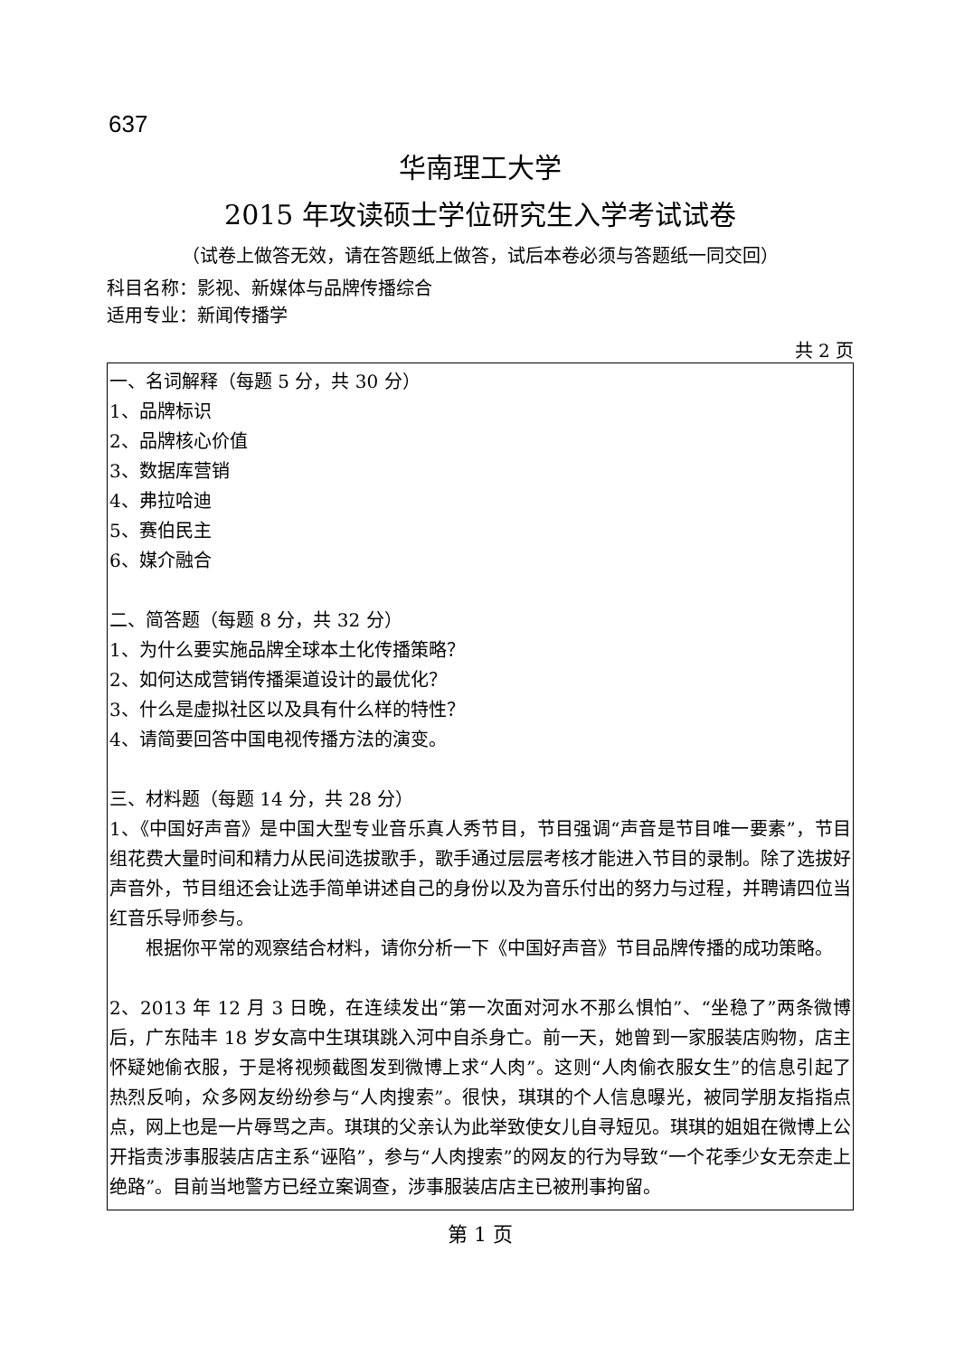637
华南理工大学
2015 年攻读硕士学位研究生入学考试试卷
（试卷上做答无效，请在答题纸上做答，试后本卷必须与答题纸一同交回）
科目名称：影视、新媒体与品牌传播综合
适用专业：新闻传播学
共 2 页
一、名词解释（每题 5 分，共 30 分）
1、品牌标识
2、品牌核心价值
3、数据库营销
4、弗拉哈迪
5、赛伯民主
6、媒介融合
二、简答题（每题 8 分，共 32 分）
1、为什么要实施品牌全球本土化传播策略？
2、如何达成营销传播渠道设计的最优化？
3、什么是虚拟社区以及具有什么样的特性？
4、请简要回答中国电视传播方法的演变。
三、材料题（每题 14 分，共 28 分）
1、《中国好声音》是中国大型专业音乐真人秀节目，节目强调“声音是节目唯一要素”，节目组花费大量时间和精力从民间选拔歌手，歌手通过层层考核才能进入节目的录制。除了选拔好声音外，节目组还会让选手简单讲述自己的身份以及为音乐付出的努力与过程，并聘请四位当红音乐导师参与。
根据你平常的观察结合材料，请你分析一下《中国好声音》节目品牌传播的成功策略。
2、2013 年 12 月 3 日晚，在连续发出“第一次面对河水不那么惧怕”、“坐稳了”两条微博后，广东陆丰 18 岁女高中生琪琪跳入河中自杀身亡。前一天，她曾到一家服装店购物，店主怀疑她偷衣服，于是将视频截图发到微博上求“人肉”。这则“人肉偷衣服女生”的信息引起了热烈反响，众多网友纷纷参与“人肉搜索”。很快，琪琪的个人信息曝光，被同学朋友指指点点，网上也是一片辱骂之声。琪琪的父亲认为此举致使女儿自寻短见。琪琪的姐姐在微博上公开指责涉事服装店店主系“诬陷”，参与“人肉搜索”的网友的行为导致“一个花季少女无奈走上绝路”。目前当地警方已经立案调查，涉事服装店店主已被刑事拘留。
第 1 页